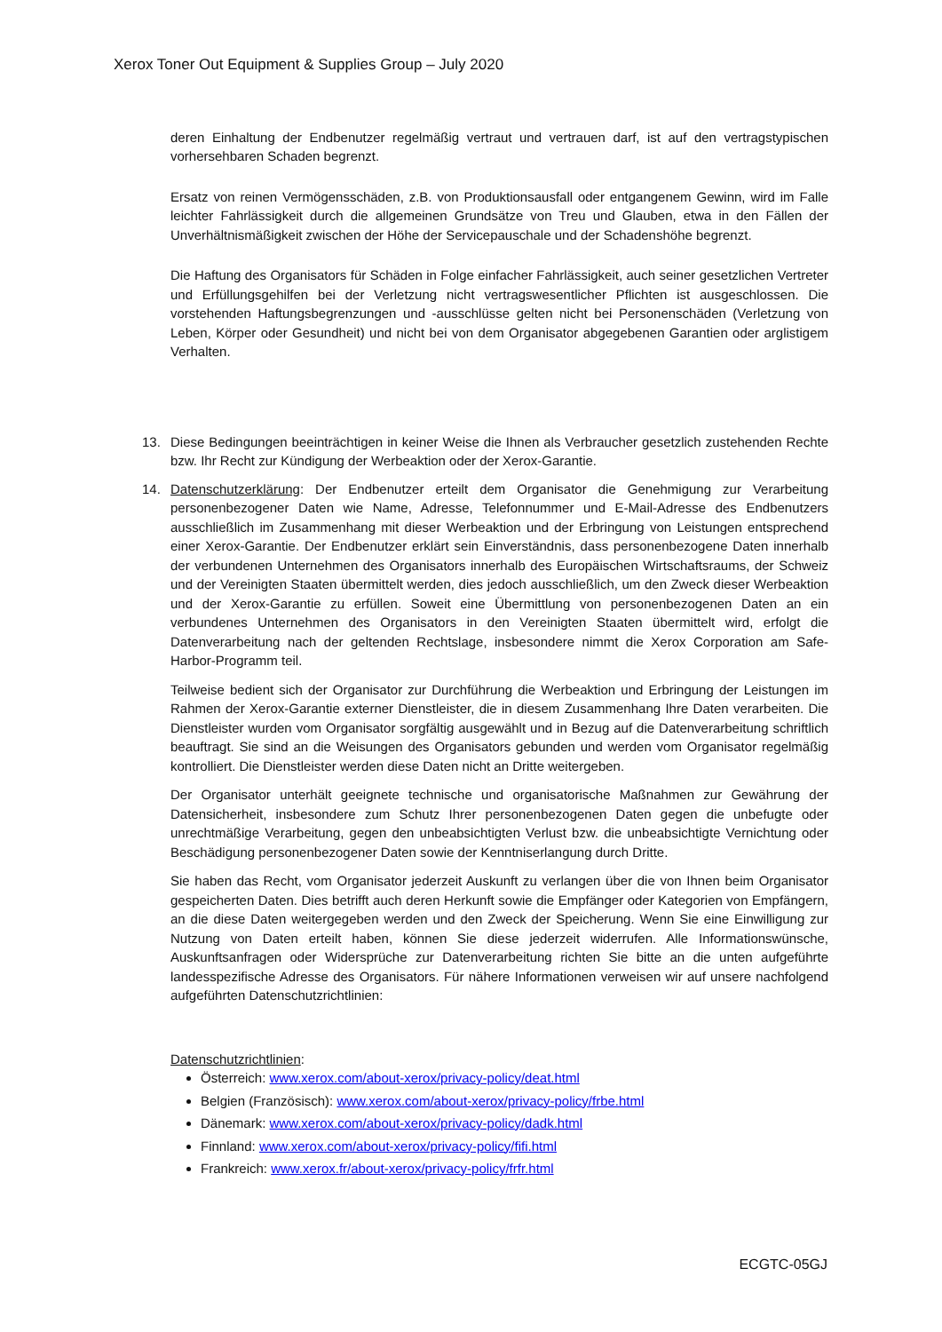Xerox Toner Out Equipment & Supplies Group – July 2020
deren Einhaltung der Endbenutzer regelmäßig vertraut und vertrauen darf, ist auf den vertragstypischen vorhersehbaren Schaden begrenzt.
Ersatz von reinen Vermögensschäden, z.B. von Produktionsausfall oder entgangenem Gewinn, wird im Falle leichter Fahrlässigkeit durch die allgemeinen Grundsätze von Treu und Glauben, etwa in den Fällen der Unverhältnismäßigkeit zwischen der Höhe der Servicepauschale und der Schadenshöhe begrenzt.
Die Haftung des Organisators für Schäden in Folge einfacher Fahrlässigkeit, auch seiner gesetzlichen Vertreter und Erfüllungsgehilfen bei der Verletzung nicht vertragswesentlicher Pflichten ist ausgeschlossen. Die vorstehenden Haftungsbegrenzungen und -ausschlüsse gelten nicht bei Personenschäden (Verletzung von Leben, Körper oder Gesundheit) und nicht bei von dem Organisator abgegebenen Garantien oder arglistigem Verhalten.
13. Diese Bedingungen beeinträchtigen in keiner Weise die Ihnen als Verbraucher gesetzlich zustehenden Rechte bzw. Ihr Recht zur Kündigung der Werbeaktion oder der Xerox-Garantie.
14. Datenschutzerklärung: Der Endbenutzer erteilt dem Organisator die Genehmigung zur Verarbeitung personenbezogener Daten wie Name, Adresse, Telefonnummer und E-Mail-Adresse des Endbenutzers ausschließlich im Zusammenhang mit dieser Werbeaktion und der Erbringung von Leistungen entsprechend einer Xerox-Garantie. Der Endbenutzer erklärt sein Einverständnis, dass personenbezogene Daten innerhalb der verbundenen Unternehmen des Organisators innerhalb des Europäischen Wirtschaftsraums, der Schweiz und der Vereinigten Staaten übermittelt werden, dies jedoch ausschließlich, um den Zweck dieser Werbeaktion und der Xerox-Garantie zu erfüllen. Soweit eine Übermittlung von personenbezogenen Daten an ein verbundenes Unternehmen des Organisators in den Vereinigten Staaten übermittelt wird, erfolgt die Datenverarbeitung nach der geltenden Rechtslage, insbesondere nimmt die Xerox Corporation am Safe-Harbor-Programm teil.
Teilweise bedient sich der Organisator zur Durchführung die Werbeaktion und Erbringung der Leistungen im Rahmen der Xerox-Garantie externer Dienstleister, die in diesem Zusammenhang Ihre Daten verarbeiten. Die Dienstleister wurden vom Organisator sorgfältig ausgewählt und in Bezug auf die Datenverarbeitung schriftlich beauftragt. Sie sind an die Weisungen des Organisators gebunden und werden vom Organisator regelmäßig kontrolliert. Die Dienstleister werden diese Daten nicht an Dritte weitergeben.
Der Organisator unterhält geeignete technische und organisatorische Maßnahmen zur Gewährung der Datensicherheit, insbesondere zum Schutz Ihrer personenbezogenen Daten gegen die unbefugte oder unrechtmäßige Verarbeitung, gegen den unbeabsichtigten Verlust bzw. die unbeabsichtigte Vernichtung oder Beschädigung personenbezogener Daten sowie der Kenntniserlangung durch Dritte.
Sie haben das Recht, vom Organisator jederzeit Auskunft zu verlangen über die von Ihnen beim Organisator gespeicherten Daten. Dies betrifft auch deren Herkunft sowie die Empfänger oder Kategorien von Empfängern, an die diese Daten weitergegeben werden und den Zweck der Speicherung. Wenn Sie eine Einwilligung zur Nutzung von Daten erteilt haben, können Sie diese jederzeit widerrufen. Alle Informationswünsche, Auskunftsanfragen oder Widersprüche zur Datenverarbeitung richten Sie bitte an die unten aufgeführte landesspezifische Adresse des Organisators. Für nähere Informationen verweisen wir auf unsere nachfolgend aufgeführten Datenschutzrichtlinien:
Datenschutzrichtlinien:
Österreich: www.xerox.com/about-xerox/privacy-policy/deat.html
Belgien (Französisch): www.xerox.com/about-xerox/privacy-policy/frbe.html
Dänemark: www.xerox.com/about-xerox/privacy-policy/dadk.html
Finnland: www.xerox.com/about-xerox/privacy-policy/fifi.html
Frankreich: www.xerox.fr/about-xerox/privacy-policy/frfr.html
ECGTC-05GJ